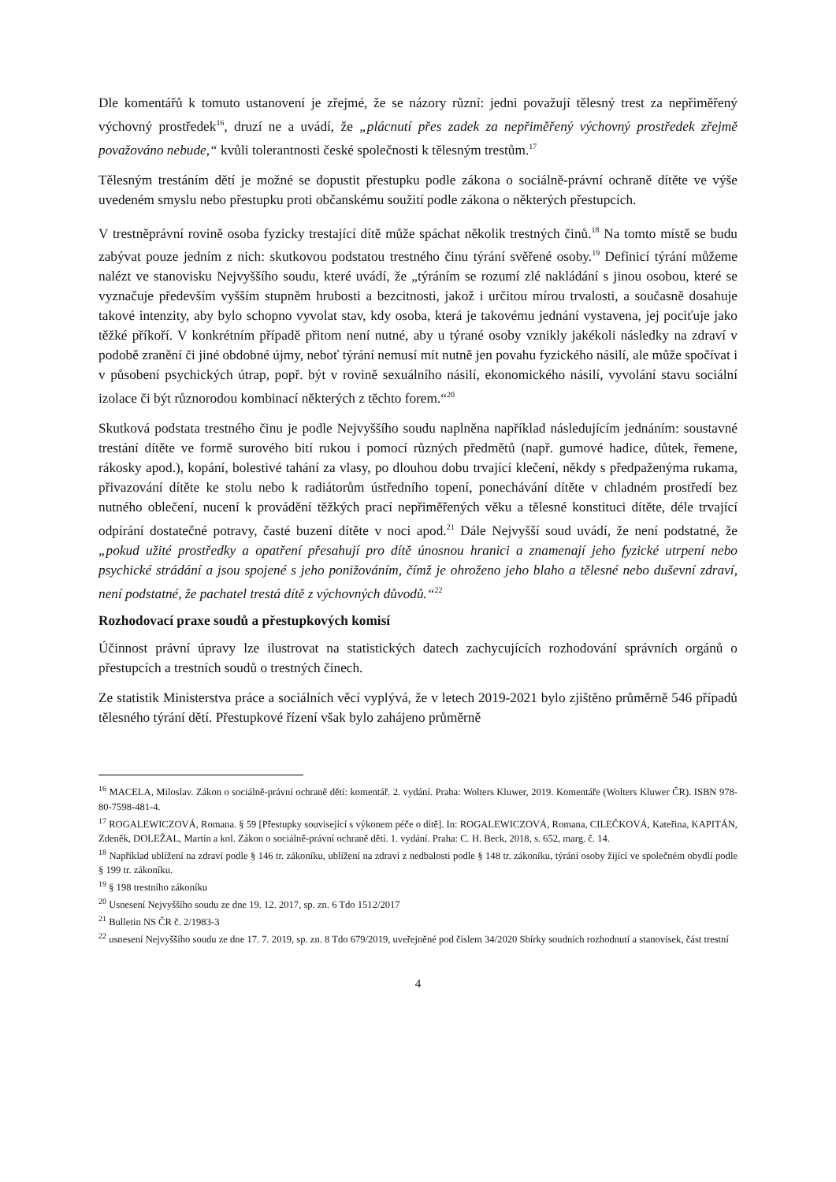Dle komentářů k tomuto ustanovení je zřejmé, že se názory různí: jedni považují tělesný trest za nepřiměřený výchovný prostředek<sup>16</sup>, druzí ne a uvádí, že „plácnutí přes zadek za nepřiměřený výchovný prostředek zřejmě považováno nebude,“ kvůli tolerantnosti české společnosti k tělesným trestům.<sup>17</sup>
Tělesným trestáním dětí je možné se dopustit přestupku podle zákona o sociálně-právní ochraně dítěte ve výše uvedeném smyslu nebo přestupku proti občanskému soužití podle zákona o některých přestupcích.
V trestněprávní rovině osoba fyzicky trestající dítě může spáchat několik trestných činů.<sup>18</sup> Na tomto místě se budu zabývat pouze jedním z nich: skutkovou podstatou trestného činu týrání svěřené osoby.<sup>19</sup> Definicí týrání můžeme nalézt ve stanovisku Nejvyššího soudu, které uvádí, že „týráním se rozumí zlé nakládání s jinou osobou, které se vyznačuje především vyšším stupněm hrubosti a bezcitnosti, jakož i určitou mírou trvalosti, a současně dosahuje takové intenzity, aby bylo schopno vyvolat stav, kdy osoba, která je takovému jednání vystavena, jej pociťuje jako těžké příkoří. V konkrétním případě přitom není nutné, aby u týrané osoby vznikly jakékoli následky na zdraví v podobě zranění či jiné obdobné újmy, neboť týrání nemusí mít nutně jen povahu fyzického násilí, ale může spočívat i v působení psychických útrap, popř. být v rovině sexuálního násilí, ekonomického násilí, vyvolání stavu sociální izolace či být různorodou kombinací některých z těchto forem.“<sup>20</sup>
Skutková podstata trestného činu je podle Nejvyššího soudu naplněna například následujícím jednáním: soustavné trestání dítěte ve formě surového bití rukou i pomocí různých předmětů (např. gumové hadice, důtek, řemene, rákosky apod.), kopání, bolestivé tahání za vlasy, po dlouhou dobu trvající klečení, někdy s předpaženýma rukama, přivazování dítěte ke stolu nebo k radiátorům ústředního topení, ponechávání dítěte v chladném prostředí bez nutného oblečení, nucení k provádění těžkých prací nepřiměřených věku a tělesné konstituci dítěte, déle trvající odpírání dostatečné potravy, časté buzení dítěte v noci apod.<sup>21</sup> Dále Nejvyšší soud uvádí, že není podstatné, že „pokud užité prostředky a opatření přesahují pro dítě únosnou hranici a znamenají jeho fyzické utrpení nebo psychické strádání a jsou spojené s jeho ponižováním, čímž je ohroženo jeho blaho a tělesné nebo duševní zdraví, není podstatné, že pachatel trestá dítě z výchovných důvodů.“<sup>22</sup>
Rozhodovací praxe soudů a přestupkových komisí
Účinnost právní úpravy lze ilustrovat na statistických datech zachycujících rozhodování správních orgánů o přestupcích a trestních soudů o trestných činech.
Ze statistik Ministerstva práce a sociálních věcí vyplývá, že v letech 2019-2021 bylo zjištěno průměrně 546 případů tělesného týrání dětí. Přestupkové řízení však bylo zahájeno průměrně
<sup>16</sup> MACELA, Miloslav. Zákon o sociálně-právní ochraně dětí: komentář. 2. vydání. Praha: Wolters Kluwer, 2019. Komentáře (Wolters Kluwer ČR). ISBN 978-80-7598-481-4.
<sup>17</sup> ROGALEWICZOVÁ, Romana. § 59 [Přestupky související s výkonem péče o dítě]. In: ROGALEWICZOVÁ, Romana, CILEČKOVÁ, Kateřina, KAPITÁN, Zdeněk, DOLEŽAL, Martin a kol. Zákon o sociálně-právní ochraně dětí. 1. vydání. Praha: C. H. Beck, 2018, s. 652, marg. č. 14.
<sup>18</sup> Například ublížení na zdraví podle § 146 tr. zákoníku, ublížení na zdraví z nedbalosti podle § 148 tr. zákoníku, týrání osoby žijící ve společném obydlí podle § 199 tr. zákoníku.
<sup>19</sup> § 198 trestního zákoníku
<sup>20</sup> Usnesení Nejvyššího soudu ze dne 19. 12. 2017, sp. zn. 6 Tdo 1512/2017
<sup>21</sup> Bulletin NS ČR č. 2/1983-3
<sup>22</sup> usnesení Nejvyššího soudu ze dne 17. 7. 2019, sp. zn. 8 Tdo 679/2019, uveřejněné pod číslem 34/2020 Sbírky soudních rozhodnutí a stanovisek, část trestní
4